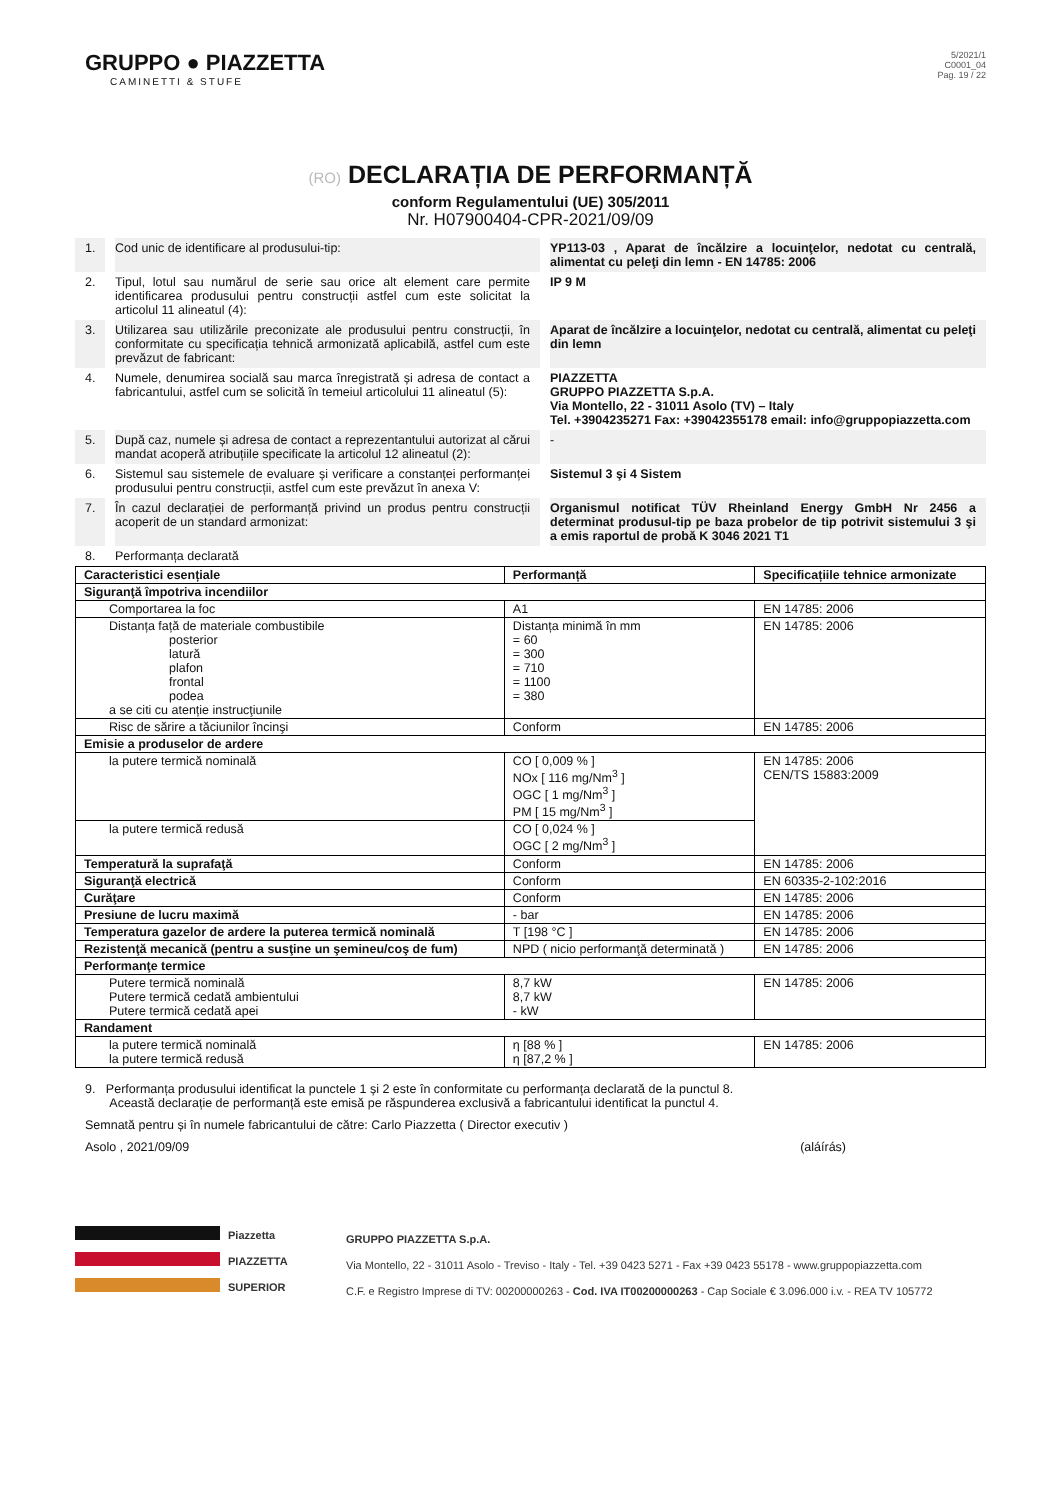GRUPPO ● PIAZZETTA
CAMINETTI & STUFE
5/2021/1
C0001_04
Pag. 19 / 22
(RO) DECLARAȚIA DE PERFORMANȚĂ
conform Regulamentului (UE) 305/2011
Nr. H07900404-CPR-2021/09/09
1.
Cod unic de identificare al produsului-tip:
YP113-03 , Aparat de încălzire a locuinţelor, nedotat cu centrală, alimentat cu peleţi din lemn - EN 14785: 2006
2.
Tipul, lotul sau numărul de serie sau orice alt element care permite identificarea produsului pentru construcții astfel cum este solicitat la articolul 11 alineatul (4):
IP 9 M
3.
Utilizarea sau utilizările preconizate ale produsului pentru construcții, în conformitate cu specificația tehnică armonizată aplicabilă, astfel cum este prevăzut de fabricant:
Aparat de încălzire a locuinţelor, nedotat cu centrală, alimentat cu peleţi din lemn
4.
Numele, denumirea socială sau marca înregistrată și adresa de contact a fabricantului, astfel cum se solicită în temeiul articolului 11 alineatul (5):
PIAZZETTA
GRUPPO PIAZZETTA S.p.A.
Via Montello, 22 - 31011 Asolo (TV) – Italy
Tel. +3904235271 Fax: +39042355178 email: info@gruppopiazzetta.com
5.
După caz, numele și adresa de contact a reprezentantului autorizat al cărui mandat acoperă atribuțiile specificate la articolul 12 alineatul (2):
-
6.
Sistemul sau sistemele de evaluare și verificare a constanței performanței produsului pentru construcții, astfel cum este prevăzut în anexa V:
Sistemul 3 şi 4 Sistem
7.
În cazul declarației de performanță privind un produs pentru construcții acoperit de un standard armonizat:
Organismul notificat TÜV Rheinland Energy GmbH Nr 2456 a determinat produsul-tip pe baza probelor de tip potrivit sistemului 3 şi a emis raportul de probă K 3046 2021 T1
8.
Performanța declarată
| Caracteristici esențiale | Performanță | Specificațiile tehnice armonizate |
| --- | --- | --- |
| Siguranţă împotriva incendiilor | | |
| Comportarea la foc | A1 | EN 14785: 2006 |
| Distanța față de materiale combustibile posterior latură plafon frontal podea a se citi cu atenție instrucţiunile | Distanța minimă în mm = 60 = 300 = 710 = 1100 = 380 | EN 14785: 2006 |
| Risc de sărire a tăciunilor încinşi | Conform | EN 14785: 2006 |
| Emisie a produselor de ardere | | |
| la putere termică nominală | CO [ 0,009 % ] NOx [ 116 mg/Nm<sup>3</sup> ] OGC [ 1 mg/Nm<sup>3</sup> ] PM [ 15 mg/Nm<sup>3</sup> ] | EN 14785: 2006 CEN/TS 15883:2009 |
| la putere termică redusă | CO [ 0,024 % ] OGC [ 2 mg/Nm<sup>3</sup> ] | |
| Temperatură la suprafaţă | Conform | EN 14785: 2006 |
| Siguranţă electrică | Conform | EN 60335-2-102:2016 |
| Curăţare | Conform | EN 14785: 2006 |
| Presiune de lucru maximă | - bar | EN 14785: 2006 |
| Temperatura gazelor de ardere la puterea termică nominală | T [198 °C ] | EN 14785: 2006 |
| Rezistenţă mecanică (pentru a susţine un şemineu/coş de fum) | NPD ( nicio performanţă determinată ) | EN 14785: 2006 |
| Performanţe termice | | |
| Putere termică nominală Putere termică cedată ambientului Putere termică cedată apei | 8,7 kW 8,7 kW - kW | EN 14785: 2006 |
| Randament | | |
| la putere termică nominală la putere termică redusă | η [88 % ] η [87,2 % ] | EN 14785: 2006 |
9. Performanța produsului identificat la punctele 1 și 2 este în conformitate cu performanța declarată de la punctul 8.
Această declarație de performanță este emisă pe răspunderea exclusivă a fabricantului identificat la punctul 4.
Semnată pentru și în numele fabricantului de către: Carlo Piazzetta ( Director executiv )
Asolo , 2021/09/09 (aláírás)
Piazzetta
PIAZZETTA
SUPERIOR
GRUPPO PIAZZETTA S.p.A.
Via Montello, 22 - 31011 Asolo - Treviso - Italy - Tel. +39 0423 5271 - Fax +39 0423 55178 - www.gruppopiazzetta.com
C.F. e Registro Imprese di TV: 00200000263 - Cod. IVA IT00200000263 - Cap Sociale € 3.096.000 i.v. - REA TV 105772